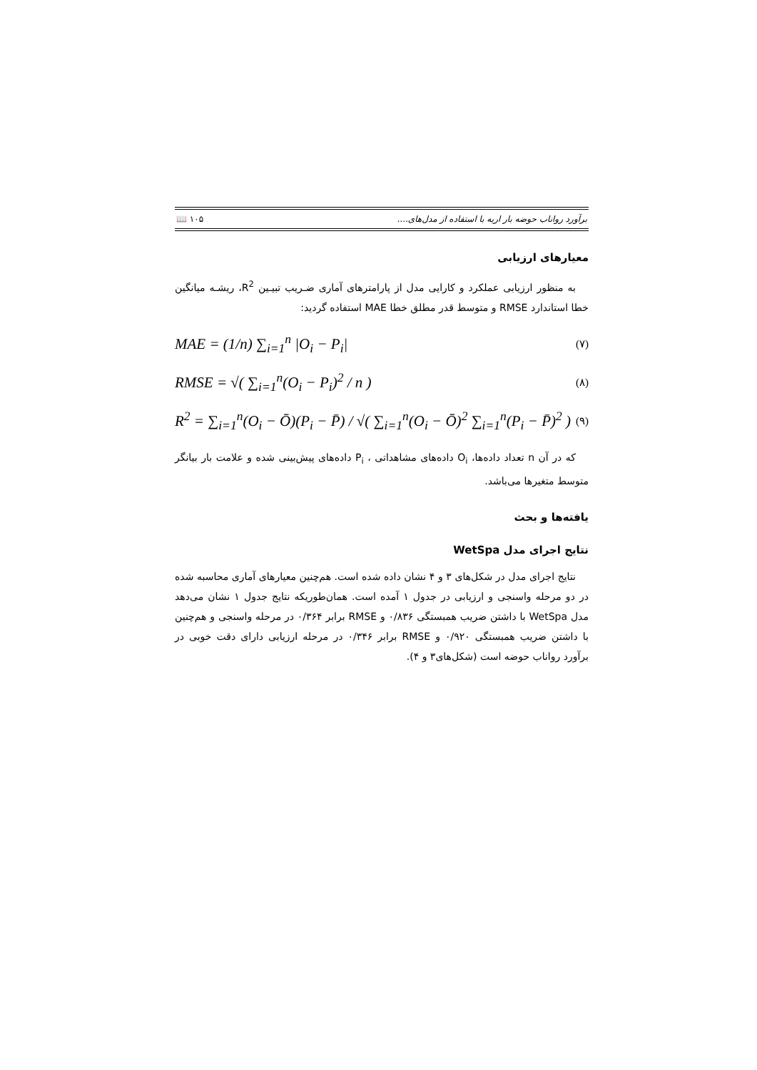برآورد رواناب حوضه بار اریه با استفاده از مدل‌های.... ۱۰۵ 📖
معیارهای ارزیابی
به منظور ارزیابی عملکرد و کارایی مدل از پارامترهای آماری ضـریب تبیـین R<sup>2</sup>، ریشـه میانگین خطا استاندارد RMSE و متوسط قدر مطلق خطا MAE استفاده گردید:
MAE = (1/n) ∑<sub>i=1</sub><sup>n</sup> |O<sub>i</sub> − P<sub>i</sub>| (۷)
RMSE = √( ∑<sub>i=1</sub><sup>n</sup>(O<sub>i</sub> − P<sub>i</sub>)<sup>2</sup> / n ) (۸)
R<sup>2</sup> = ∑<sub>i=1</sub><sup>n</sup>(O<sub>i</sub> − Ō)(P<sub>i</sub> − P̄) / √( ∑<sub>i=1</sub><sup>n</sup>(O<sub>i</sub> − Ō)<sup>2</sup> ∑<sub>i=1</sub><sup>n</sup>(P<sub>i</sub> − P̄)<sup>2</sup> ) (۹)
که در آن n تعداد داده‌ها، O<sub>i</sub> داده‌های مشاهداتی ، P<sub>i</sub> داده‌های پیش‌بینی شده و علامت بار بیانگر متوسط متغیرها می‌باشد.
یافته‌ها و بحث
نتایج اجرای مدل WetSpa
نتایج اجرای مدل در شکل‌های ۳ و ۴ نشان داده شده است. هم‌چنین معیارهای آماری محاسبه شده در دو مرحله واسنجی و ارزیابی در جدول ۱ آمده است. همان‌طوریکه نتایج جدول ۱ نشان می‌دهد مدل WetSpa با داشتن ضریب همبستگی ۰/۸۳۶ و RMSE برابر ۰/۳۶۴ در مرحله واسنجی و هم‌چنین با داشتن ضریب همبستگی ۰/۹۲۰ و RMSE برابر ۰/۳۴۶ در مرحله ارزیابی دارای دقت خوبی در برآورد رواناب حوضه است (شکل‌های۳ و ۴).